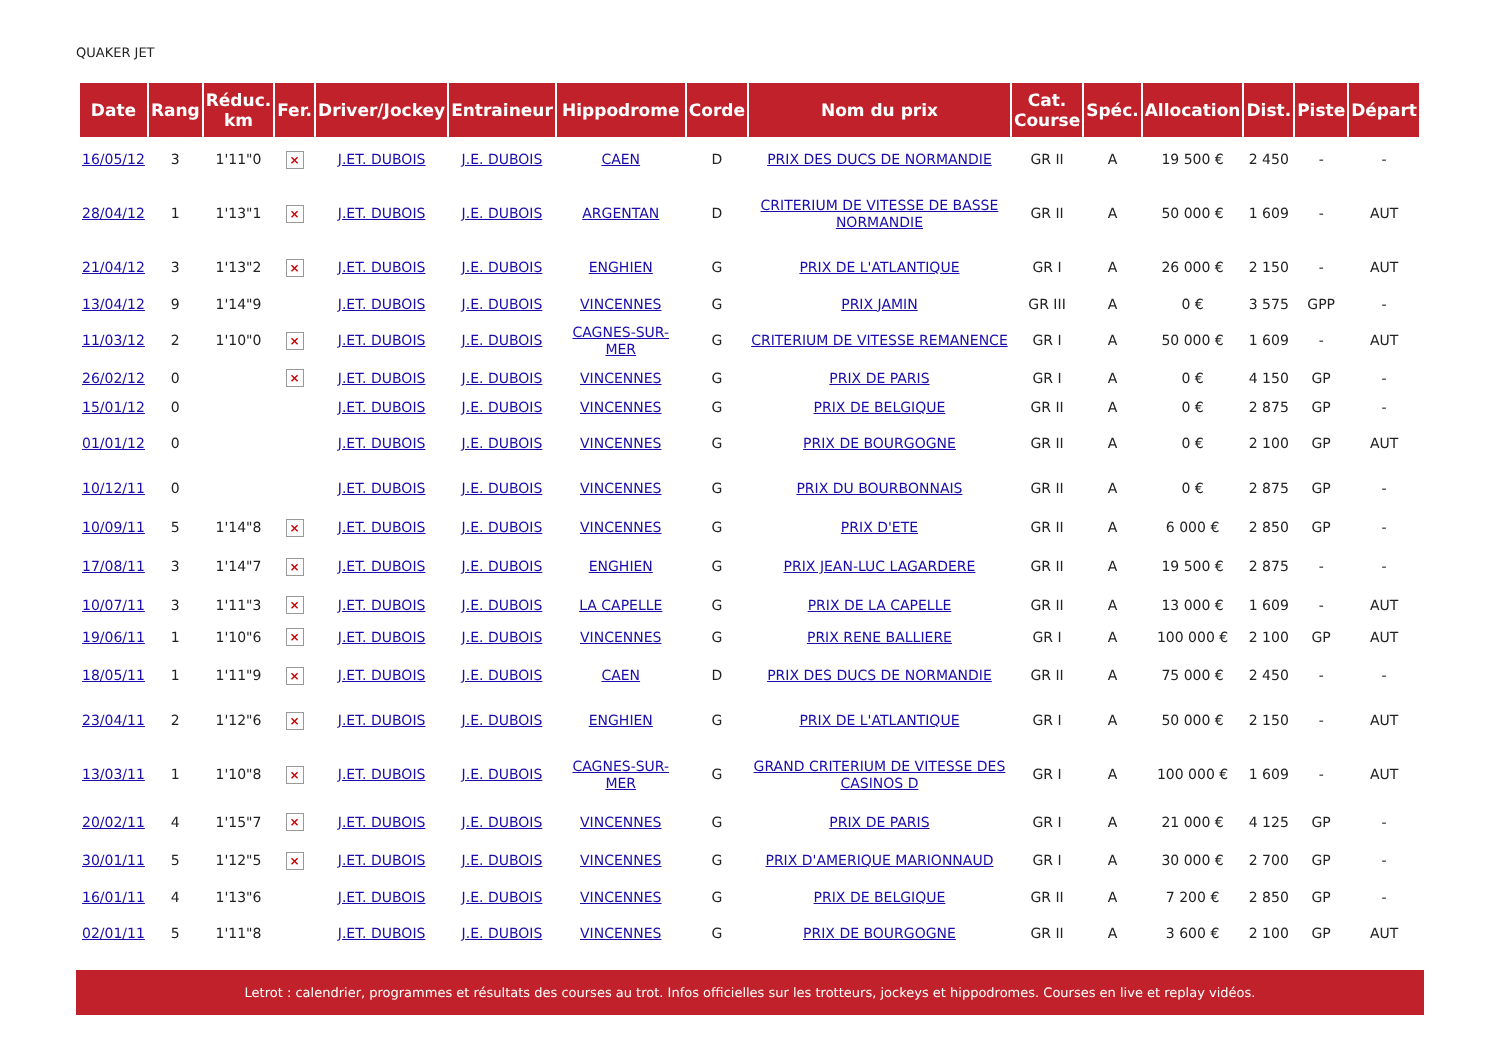QUAKER JET
| Date | Rang | Réduc. km | Fer. | Driver/Jockey | Entraineur | Hippodrome | Corde | Nom du prix | Cat. Course | Spéc. | Allocation | Dist. | Piste | Départ |
| --- | --- | --- | --- | --- | --- | --- | --- | --- | --- | --- | --- | --- | --- | --- |
| 16/05/12 | 3 | 1'11"0 | × | J.ET. DUBOIS | J.E. DUBOIS | CAEN | D | PRIX DES DUCS DE NORMANDIE | GR II | A | 19 500 € | 2 450 | - | - |
| 28/04/12 | 1 | 1'13"1 | × | J.ET. DUBOIS | J.E. DUBOIS | ARGENTAN | D | CRITERIUM DE VITESSE DE BASSE NORMANDIE | GR II | A | 50 000 € | 1 609 | - | AUT |
| 21/04/12 | 3 | 1'13"2 | × | J.ET. DUBOIS | J.E. DUBOIS | ENGHIEN | G | PRIX DE L'ATLANTIQUE | GR I | A | 26 000 € | 2 150 | - | AUT |
| 13/04/12 | 9 | 1'14"9 | | J.ET. DUBOIS | J.E. DUBOIS | VINCENNES | G | PRIX JAMIN | GR III | A | 0 € | 3 575 | GPP | - |
| 11/03/12 | 2 | 1'10"0 | × | J.ET. DUBOIS | J.E. DUBOIS | CAGNES-SUR-MER | G | CRITERIUM DE VITESSE REMANENCE | GR I | A | 50 000 € | 1 609 | - | AUT |
| 26/02/12 | 0 | | × | J.ET. DUBOIS | J.E. DUBOIS | VINCENNES | G | PRIX DE PARIS | GR I | A | 0 € | 4 150 | GP | - |
| 15/01/12 | 0 | | | J.ET. DUBOIS | J.E. DUBOIS | VINCENNES | G | PRIX DE BELGIQUE | GR II | A | 0 € | 2 875 | GP | - |
| 01/01/12 | 0 | | | J.ET. DUBOIS | J.E. DUBOIS | VINCENNES | G | PRIX DE BOURGOGNE | GR II | A | 0 € | 2 100 | GP | AUT |
| 10/12/11 | 0 | | | J.ET. DUBOIS | J.E. DUBOIS | VINCENNES | G | PRIX DU BOURBONNAIS | GR II | A | 0 € | 2 875 | GP | - |
| 10/09/11 | 5 | 1'14"8 | × | J.ET. DUBOIS | J.E. DUBOIS | VINCENNES | G | PRIX D'ETE | GR II | A | 6 000 € | 2 850 | GP | - |
| 17/08/11 | 3 | 1'14"7 | × | J.ET. DUBOIS | J.E. DUBOIS | ENGHIEN | G | PRIX JEAN-LUC LAGARDERE | GR II | A | 19 500 € | 2 875 | - | - |
| 10/07/11 | 3 | 1'11"3 | × | J.ET. DUBOIS | J.E. DUBOIS | LA CAPELLE | G | PRIX DE LA CAPELLE | GR II | A | 13 000 € | 1 609 | - | AUT |
| 19/06/11 | 1 | 1'10"6 | × | J.ET. DUBOIS | J.E. DUBOIS | VINCENNES | G | PRIX RENE BALLIERE | GR I | A | 100 000 € | 2 100 | GP | AUT |
| 18/05/11 | 1 | 1'11"9 | × | J.ET. DUBOIS | J.E. DUBOIS | CAEN | D | PRIX DES DUCS DE NORMANDIE | GR II | A | 75 000 € | 2 450 | - | - |
| 23/04/11 | 2 | 1'12"6 | × | J.ET. DUBOIS | J.E. DUBOIS | ENGHIEN | G | PRIX DE L'ATLANTIQUE | GR I | A | 50 000 € | 2 150 | - | AUT |
| 13/03/11 | 1 | 1'10"8 | × | J.ET. DUBOIS | J.E. DUBOIS | CAGNES-SUR-MER | G | GRAND CRITERIUM DE VITESSE DES CASINOS D | GR I | A | 100 000 € | 1 609 | - | AUT |
| 20/02/11 | 4 | 1'15"7 | × | J.ET. DUBOIS | J.E. DUBOIS | VINCENNES | G | PRIX DE PARIS | GR I | A | 21 000 € | 4 125 | GP | - |
| 30/01/11 | 5 | 1'12"5 | × | J.ET. DUBOIS | J.E. DUBOIS | VINCENNES | G | PRIX D'AMERIQUE MARIONNAUD | GR I | A | 30 000 € | 2 700 | GP | - |
| 16/01/11 | 4 | 1'13"6 | | J.ET. DUBOIS | J.E. DUBOIS | VINCENNES | G | PRIX DE BELGIQUE | GR II | A | 7 200 € | 2 850 | GP | - |
| 02/01/11 | 5 | 1'11"8 | | J.ET. DUBOIS | J.E. DUBOIS | VINCENNES | G | PRIX DE BOURGOGNE | GR II | A | 3 600 € | 2 100 | GP | AUT |
Letrot : calendrier, programmes et résultats des courses au trot. Infos officielles sur les trotteurs, jockeys et hippodromes. Courses en live et replay vidéos.